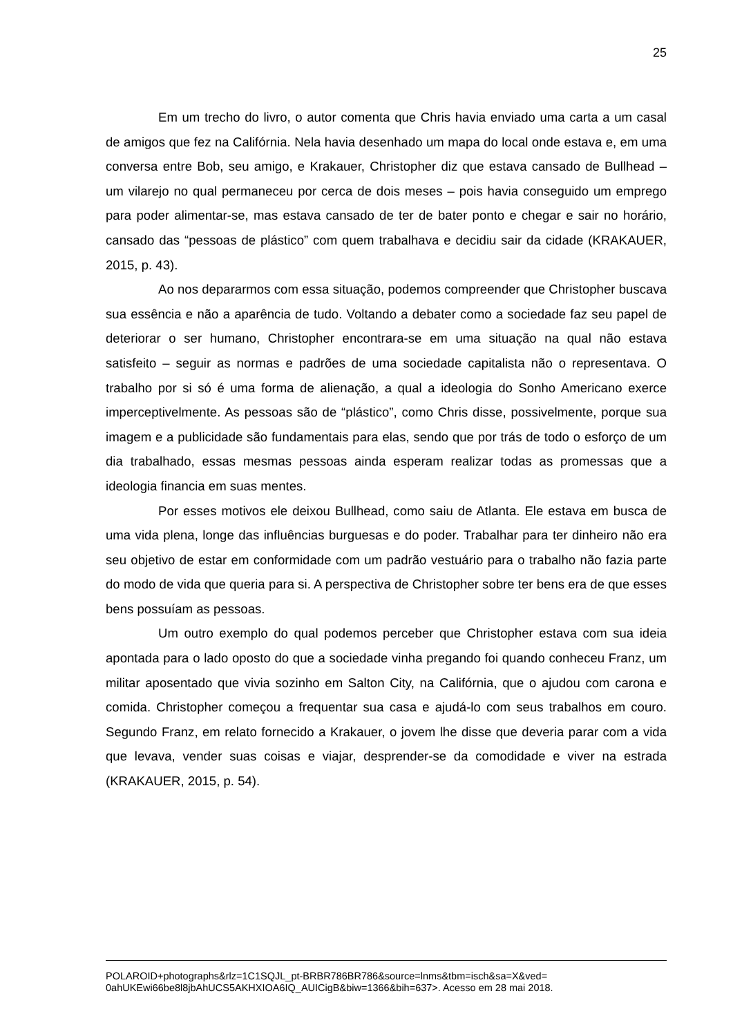25
Em um trecho do livro, o autor comenta que Chris havia enviado uma carta a um casal de amigos que fez na Califórnia. Nela havia desenhado um mapa do local onde estava e, em uma conversa entre Bob, seu amigo, e Krakauer, Christopher diz que estava cansado de Bullhead – um vilarejo no qual permaneceu por cerca de dois meses – pois havia conseguido um emprego para poder alimentar-se, mas estava cansado de ter de bater ponto e chegar e sair no horário, cansado das “pessoas de plástico” com quem trabalhava e decidiu sair da cidade (KRAKAUER, 2015, p. 43).
Ao nos depararmos com essa situação, podemos compreender que Christopher buscava sua essência e não a aparência de tudo. Voltando a debater como a sociedade faz seu papel de deteriorar o ser humano, Christopher encontrara-se em uma situação na qual não estava satisfeito – seguir as normas e padrões de uma sociedade capitalista não o representava. O trabalho por si só é uma forma de alienação, a qual a ideologia do Sonho Americano exerce imperceptivelmente. As pessoas são de “plástico”, como Chris disse, possivelmente, porque sua imagem e a publicidade são fundamentais para elas, sendo que por trás de todo o esforço de um dia trabalhado, essas mesmas pessoas ainda esperam realizar todas as promessas que a ideologia financia em suas mentes.
Por esses motivos ele deixou Bullhead, como saiu de Atlanta. Ele estava em busca de uma vida plena, longe das influências burguesas e do poder. Trabalhar para ter dinheiro não era seu objetivo de estar em conformidade com um padrão vestuário para o trabalho não fazia parte do modo de vida que queria para si. A perspectiva de Christopher sobre ter bens era de que esses bens possuíam as pessoas.
Um outro exemplo do qual podemos perceber que Christopher estava com sua ideia apontada para o lado oposto do que a sociedade vinha pregando foi quando conheceu Franz, um militar aposentado que vivia sozinho em Salton City, na Califórnia, que o ajudou com carona e comida. Christopher começou a frequentar sua casa e ajudá-lo com seus trabalhos em couro. Segundo Franz, em relato fornecido a Krakauer, o jovem lhe disse que deveria parar com a vida que levava, vender suas coisas e viajar, desprender-se da comodidade e viver na estrada (KRAKAUER, 2015, p. 54).
POLAROID+photographs&rlz=1C1SQJL_pt-BRBR786BR786&source=lnms&tbm=isch&sa=X&ved=
0ahUKEwi66be8l8jbAhUCS5AKHXIOA6IQ_AUICigB&biw=1366&bih=637>. Acesso em 28 mai 2018.